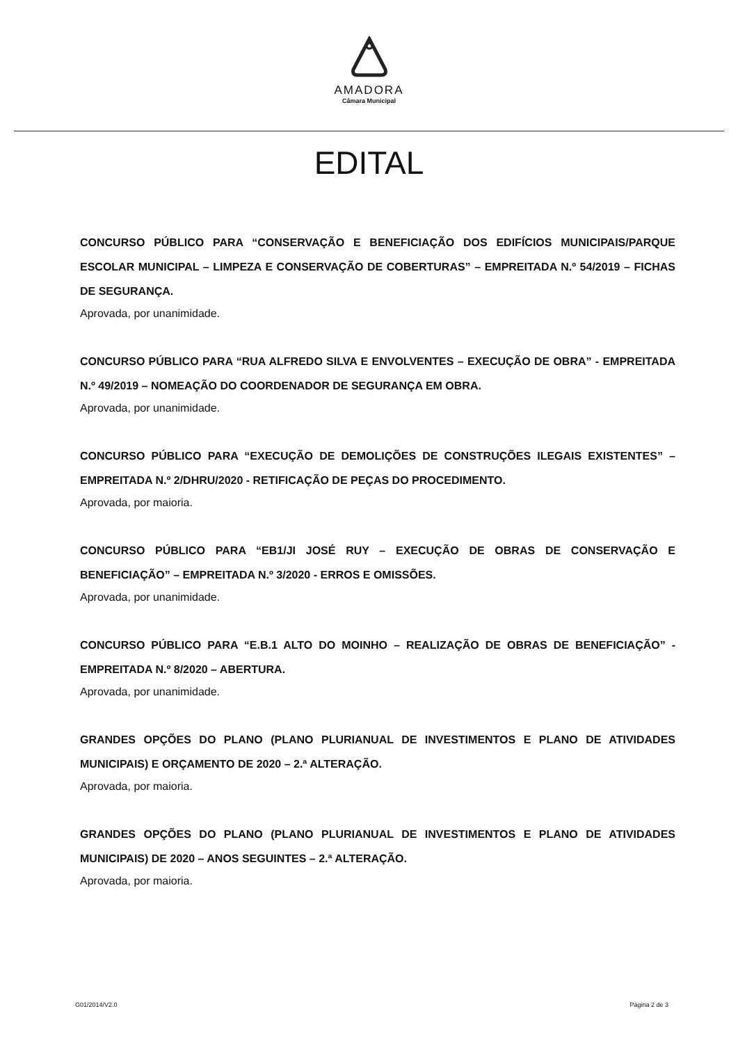AMADORA
Câmara Municipal
EDITAL
CONCURSO PÚBLICO PARA “CONSERVAÇÃO E BENEFICIAÇÃO DOS EDIFÍCIOS MUNICIPAIS/PARQUE ESCOLAR MUNICIPAL – LIMPEZA E CONSERVAÇÃO DE COBERTURAS” – EMPREITADA N.º 54/2019 – FICHAS DE SEGURANÇA.
Aprovada, por unanimidade.
CONCURSO PÚBLICO PARA “RUA ALFREDO SILVA E ENVOLVENTES – EXECUÇÃO DE OBRA” - EMPREITADA N.º 49/2019 – NOMEAÇÃO DO COORDENADOR DE SEGURANÇA EM OBRA.
Aprovada, por unanimidade.
CONCURSO PÚBLICO PARA “EXECUÇÃO DE DEMOLIÇÕES DE CONSTRUÇÕES ILEGAIS EXISTENTES” – EMPREITADA N.º 2/DHRU/2020 - RETIFICAÇÃO DE PEÇAS DO PROCEDIMENTO.
Aprovada, por maioria.
CONCURSO PÚBLICO PARA “EB1/JI JOSÉ RUY – EXECUÇÃO DE OBRAS DE CONSERVAÇÃO E BENEFICIAÇÃO” – EMPREITADA N.º 3/2020 - ERROS E OMISSÕES.
Aprovada, por unanimidade.
CONCURSO PÚBLICO PARA “E.B.1 ALTO DO MOINHO – REALIZAÇÃO DE OBRAS DE BENEFICIAÇÃO” - EMPREITADA N.º 8/2020 – ABERTURA.
Aprovada, por unanimidade.
GRANDES OPÇÕES DO PLANO (PLANO PLURIANUAL DE INVESTIMENTOS E PLANO DE ATIVIDADES MUNICIPAIS) E ORÇAMENTO DE 2020 – 2.ª ALTERAÇÃO.
Aprovada, por maioria.
GRANDES OPÇÕES DO PLANO (PLANO PLURIANUAL DE INVESTIMENTOS E PLANO DE ATIVIDADES MUNICIPAIS) DE 2020 – ANOS SEGUINTES – 2.ª ALTERAÇÃO.
Aprovada, por maioria.
G01/2014/V2.0 Página 2 de 3